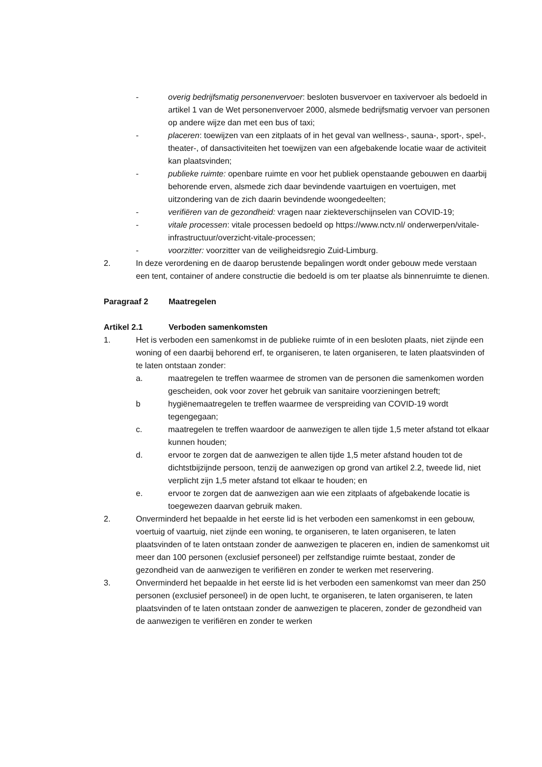- overig bedrijfsmatig personenvervoer: besloten busvervoer en taxivervoer als bedoeld in artikel 1 van de Wet personenvervoer 2000, alsmede bedrijfsmatig vervoer van personen op andere wijze dan met een bus of taxi;
- placeren: toewijzen van een zitplaats of in het geval van wellness-, sauna-, sport-, spel-, theater-, of dansactiviteiten het toewijzen van een afgebakende locatie waar de activiteit kan plaatsvinden;
- publieke ruimte: openbare ruimte en voor het publiek openstaande gebouwen en daarbij behorende erven, alsmede zich daar bevindende vaartuigen en voertuigen, met uitzondering van de zich daarin bevindende woongedeelten;
- verifiëren van de gezondheid: vragen naar ziekteverschijnselen van COVID-19;
- vitale processen: vitale processen bedoeld op https://www.nctv.nl/ onderwerpen/vitale-infrastructuur/overzicht-vitale-processen;
- voorzitter: voorzitter van de veiligheidsregio Zuid-Limburg.
2. In deze verordening en de daarop berustende bepalingen wordt onder gebouw mede verstaan een tent, container of andere constructie die bedoeld is om ter plaatse als binnenruimte te dienen.
Paragraaf 2 Maatregelen
Artikel 2.1 Verboden samenkomsten
1. Het is verboden een samenkomst in de publieke ruimte of in een besloten plaats, niet zijnde een woning of een daarbij behorend erf, te organiseren, te laten organiseren, te laten plaatsvinden of te laten ontstaan zonder:
a. maatregelen te treffen waarmee de stromen van de personen die samenkomen worden gescheiden, ook voor zover het gebruik van sanitaire voorzieningen betreft;
b hygiënemaatregelen te treffen waarmee de verspreiding van COVID-19 wordt tegengegaan;
c. maatregelen te treffen waardoor de aanwezigen te allen tijde 1,5 meter afstand tot elkaar kunnen houden;
d. ervoor te zorgen dat de aanwezigen te allen tijde 1,5 meter afstand houden tot de dichtstbijzijnde persoon, tenzij de aanwezigen op grond van artikel 2.2, tweede lid, niet verplicht zijn 1,5 meter afstand tot elkaar te houden; en
e. ervoor te zorgen dat de aanwezigen aan wie een zitplaats of afgebakende locatie is toegewezen daarvan gebruik maken.
2. Onverminderd het bepaalde in het eerste lid is het verboden een samenkomst in een gebouw, voertuig of vaartuig, niet zijnde een woning, te organiseren, te laten organiseren, te laten plaatsvinden of te laten ontstaan zonder de aanwezigen te placeren en, indien de samenkomst uit meer dan 100 personen (exclusief personeel) per zelfstandige ruimte bestaat, zonder de gezondheid van de aanwezigen te verifiëren en zonder te werken met reservering.
3. Onverminderd het bepaalde in het eerste lid is het verboden een samenkomst van meer dan 250 personen (exclusief personeel) in de open lucht, te organiseren, te laten organiseren, te laten plaatsvinden of te laten ontstaan zonder de aanwezigen te placeren, zonder de gezondheid van de aanwezigen te verifiëren en zonder te werken